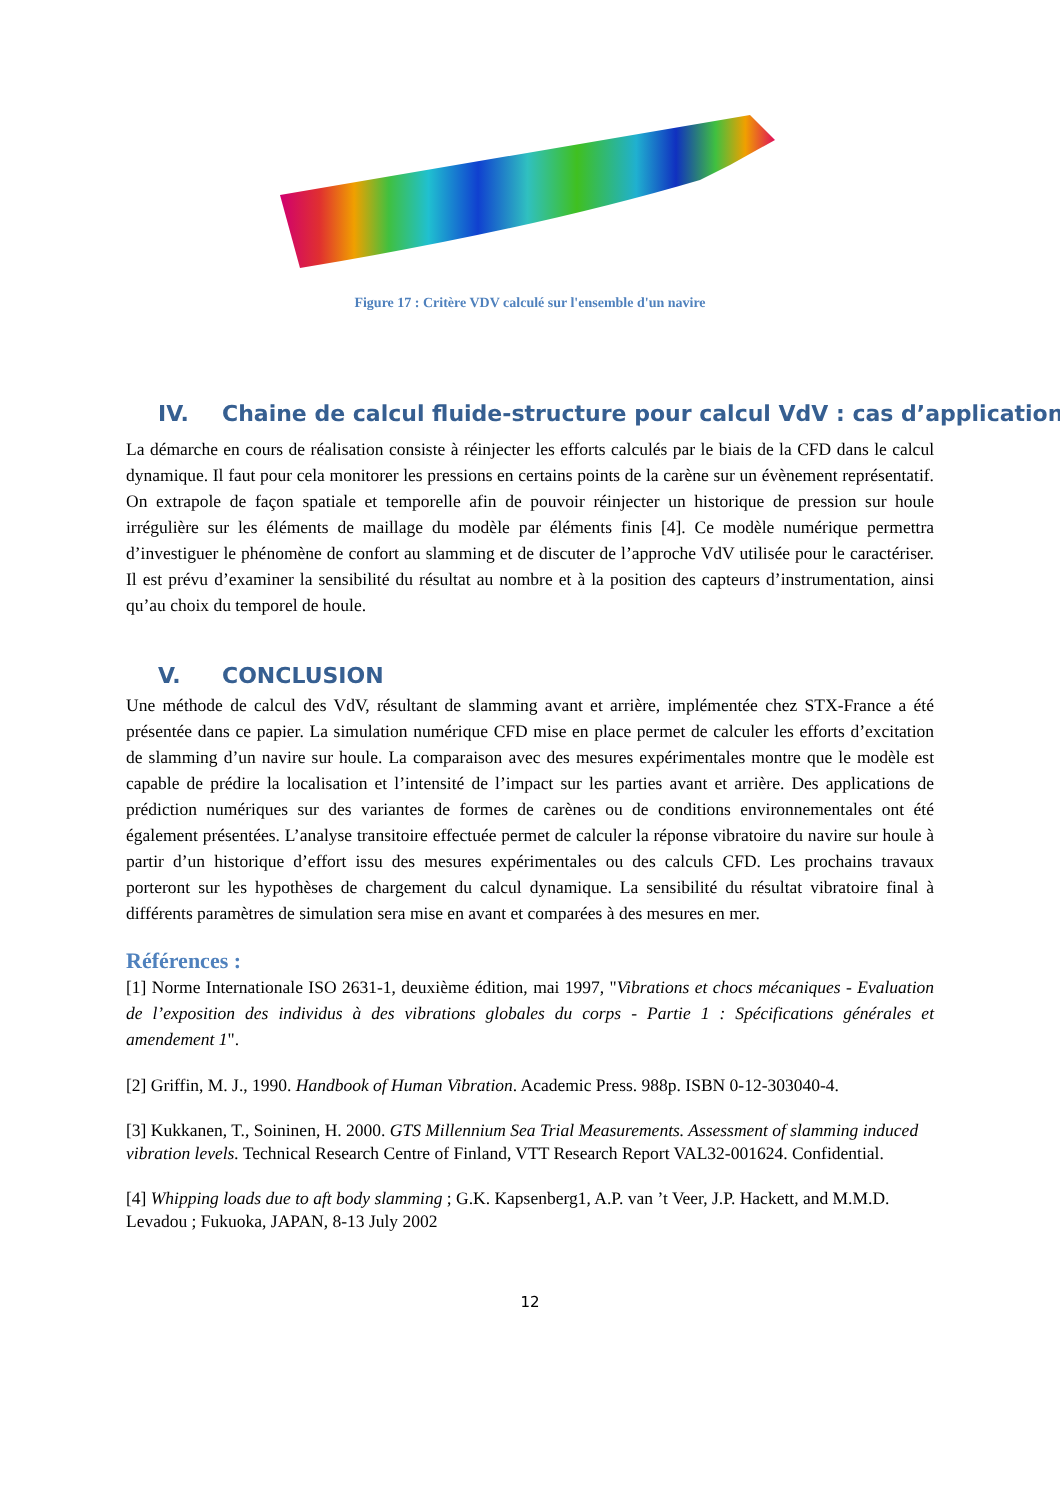Figure 17 : Critère VDV calculé sur l'ensemble d'un navire
IV. Chaine de calcul fluide-structure pour calcul VdV : cas d’application
La démarche en cours de réalisation consiste à réinjecter les efforts calculés par le biais de la CFD dans le calcul dynamique. Il faut pour cela monitorer les pressions en certains points de la carène sur un évènement représentatif. On extrapole de façon spatiale et temporelle afin de pouvoir réinjecter un historique de pression sur houle irrégulière sur les éléments de maillage du modèle par éléments finis [4]. Ce modèle numérique permettra d’investiguer le phénomène de confort au slamming et de discuter de l’approche VdV utilisée pour le caractériser. Il est prévu d’examiner la sensibilité du résultat au nombre et à la position des capteurs d’instrumentation, ainsi qu’au choix du temporel de houle.
V. CONCLUSION
Une méthode de calcul des VdV, résultant de slamming avant et arrière, implémentée chez STX-France a été présentée dans ce papier. La simulation numérique CFD mise en place permet de calculer les efforts d’excitation de slamming d’un navire sur houle. La comparaison avec des mesures expérimentales montre que le modèle est capable de prédire la localisation et l’intensité de l’impact sur les parties avant et arrière. Des applications de prédiction numériques sur des variantes de formes de carènes ou de conditions environnementales ont été également présentées. L’analyse transitoire effectuée permet de calculer la réponse vibratoire du navire sur houle à partir d’un historique d’effort issu des mesures expérimentales ou des calculs CFD. Les prochains travaux porteront sur les hypothèses de chargement du calcul dynamique. La sensibilité du résultat vibratoire final à différents paramètres de simulation sera mise en avant et comparées à des mesures en mer.
Références :
[1] Norme Internationale ISO 2631-1, deuxième édition, mai 1997, "Vibrations et chocs mécaniques - Evaluation de l’exposition des individus à des vibrations globales du corps - Partie 1 : Spécifications générales et amendement 1".
[2] Griffin, M. J., 1990. Handbook of Human Vibration. Academic Press. 988p. ISBN 0-12-303040-4.
[3] Kukkanen, T., Soininen, H. 2000. GTS Millennium Sea Trial Measurements. Assessment of slamming induced vibration levels. Technical Research Centre of Finland, VTT Research Report VAL32-001624. Confidential.
[4] Whipping loads due to aft body slamming ; G.K. Kapsenberg1, A.P. van ’t Veer, J.P. Hackett, and M.M.D. Levadou ; Fukuoka, JAPAN, 8-13 July 2002
12